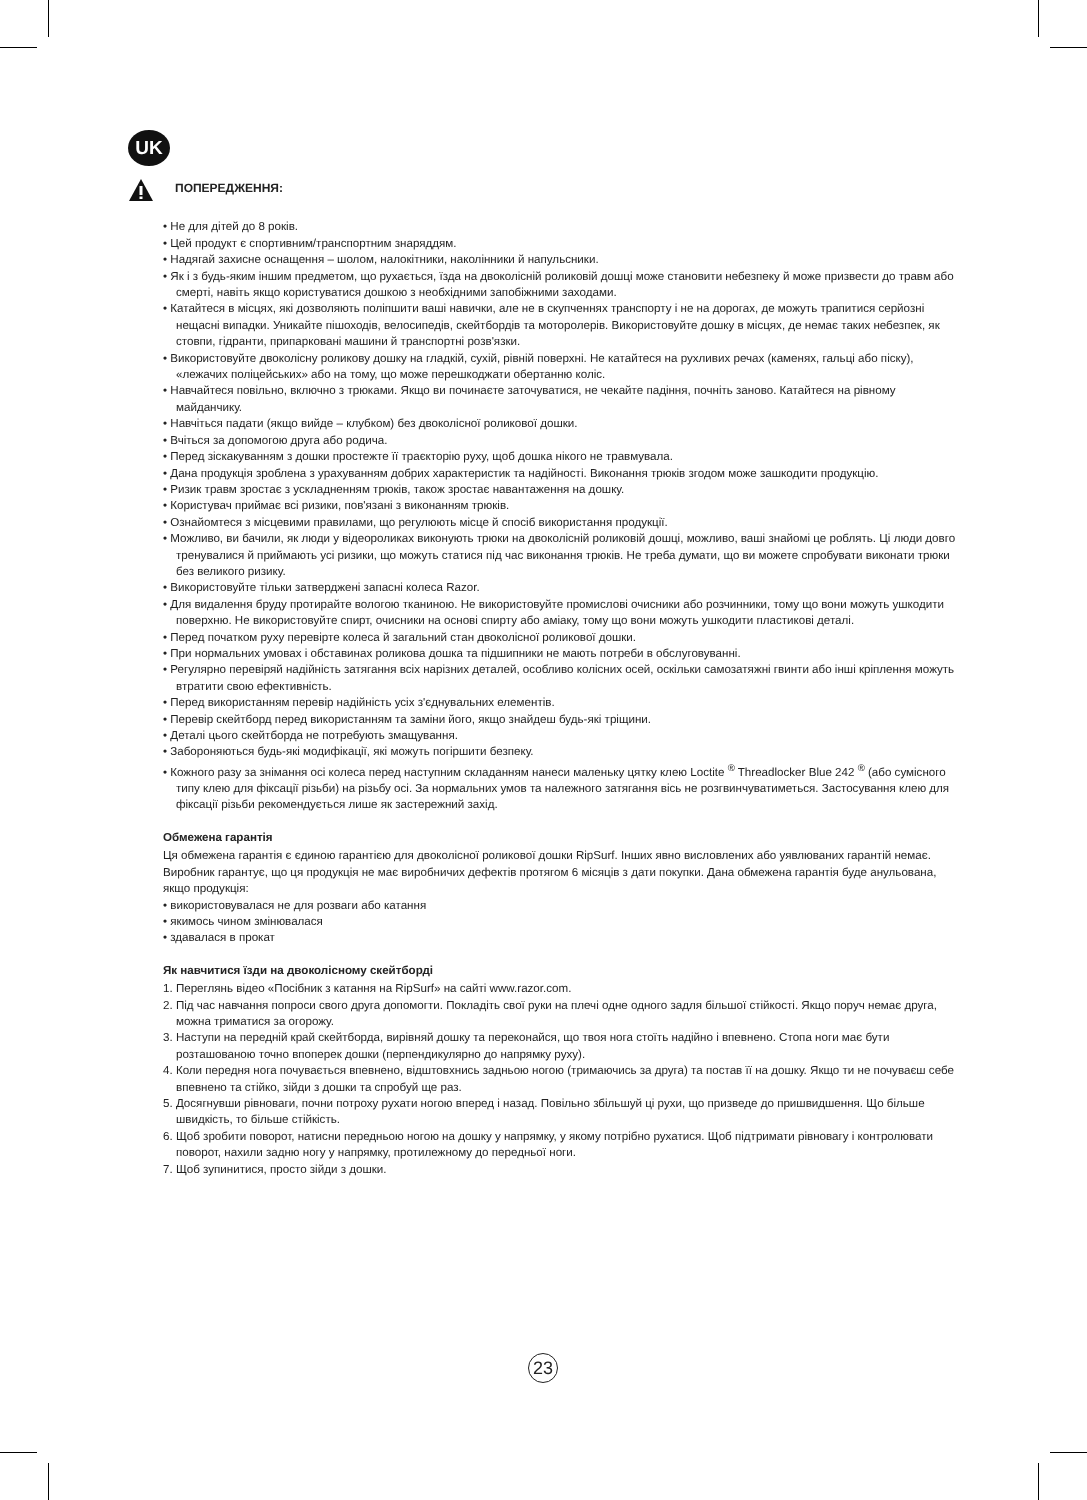UK
ПОПЕРЕДЖЕННЯ:
• Не для дітей до 8 років.
• Цей продукт є спортивним/транспортним знаряддям.
• Надягай захисне оснащення – шолом, налокітники, наколінники й напульсники.
• Як і з будь-яким іншим предметом, що рухається, їзда на двоколісній роликовій дошці може становити небезпеку й може призвести до травм або смерті, навіть якщо користуватися дошкою з необхідними запобіжними заходами.
• Катайтеся в місцях, які дозволяють поліпшити ваші навички, але не в скупченнях транспорту і не на дорогах, де можуть трапитися серйозні нещасні випадки. Уникайте пішоходів, велосипедів, скейтбордів та моторолерів. Використовуйте дошку в місцях, де немає таких небезпек, як стовпи, гідранти, припарковані машини й транспортні розв'язки.
• Використовуйте двоколісну роликову дошку на гладкій, сухій, рівній поверхні. Не катайтеся на рухливих речах (каменях, гальці або піску), «лежачих поліцейських» або на тому, що може перешкоджати обертанню коліс.
• Навчайтеся повільно, включно з трюками. Якщо ви починаєте заточуватися, не чекайте падіння, почніть заново. Катайтеся на рівному майданчику.
• Навчіться падати (якщо вийде – клубком) без двоколісної роликової дошки.
• Вчіться за допомогою друга або родича.
• Перед зіскакуванням з дошки простежте її траєкторію руху, щоб дошка нікого не травмувала.
• Дана продукція зроблена з урахуванням добрих характеристик та надійності. Виконання трюків згодом може зашкодити продукцію.
• Ризик травм зростає з ускладненням трюків, також зростає навантаження на дошку.
• Користувач приймає всі ризики, пов'язані з виконанням трюків.
• Ознайомтеся з місцевими правилами, що регулюють місце й спосіб використання продукції.
• Можливо, ви бачили, як люди у відеороликах виконують трюки на двоколісній роликовій дошці, можливо, ваші знайомі це роблять. Ці люди довго тренувалися й приймають усі ризики, що можуть статися під час виконання трюків. Не треба думати, що ви можете спробувати виконати трюки без великого ризику.
• Використовуйте тільки затверджені запасні колеса Razor.
• Для видалення бруду протирайте вологою тканиною. Не використовуйте промислові очисники або розчинники, тому що вони можуть ушкодити поверхню. Не використовуйте спирт, очисники на основі спирту або аміаку, тому що вони можуть ушкодити пластикові деталі.
• Перед початком руху перевірте колеса й загальний стан двоколісної роликової дошки.
• При нормальних умовах і обставинах роликова дошка та підшипники не мають потреби в обслуговуванні.
• Регулярно перевіряй надійність затягання всіх нарізних деталей, особливо колісних осей, оскільки самозатяжні гвинти або інші кріплення можуть втратити свою ефективність.
• Перед використанням перевір надійність усіх з'єднувальних елементів.
• Перевір скейтборд перед використанням та заміни його, якщо знайдеш будь-які тріщини.
• Деталі цього скейтборда не потребують змащування.
• Забороняються будь-які модифікації, які можуть погіршити безпеку.
• Кожного разу за знімання осі колеса перед наступним складанням нанеси маленьку цятку клею Loctite <sup>®</sup> Threadlocker Blue 242 <sup>®</sup> (або сумісного типу клею для фіксації різьби) на різьбу осі. За нормальних умов та належного затягання вісь не розгвинчуватиметься. Застосування клею для фіксації різьби рекомендується лише як застережний захід.
Обмежена гарантія
Ця обмежена гарантія є єдиною гарантією для двоколісної роликової дошки RipSurf. Інших явно висловлених або уявлюваних гарантій немає. Виробник гарантує, що ця продукція не має виробничих дефектів протягом 6 місяців з дати покупки. Дана обмежена гарантія буде анульована, якщо продукція:
• використовувалася не для розваги або катання
• якимось чином змінювалася
• здавалася в прокат
Як навчитися їзди на двоколісному скейтборді
1. Переглянь відео «Посібник з катання на RipSurf» на сайті www.razor.com.
2. Під час навчання попроси свого друга допомогти. Покладіть свої руки на плечі одне одного задля більшої стійкості. Якщо поруч немає друга, можна триматися за огорожу.
3. Наступи на передній край скейтборда, вирівняй дошку та переконайся, що твоя нога стоїть надійно і впевнено. Стопа ноги має бути розташованою точно впоперек дошки (перпендикулярно до напрямку руху).
4. Коли передня нога почувається впевнено, відштовхнись задньою ногою (тримаючись за друга) та постав її на дошку. Якщо ти не почуваєш себе впевнено та стійко, зійди з дошки та спробуй ще раз.
5. Досягнувши рівноваги, почни потроху рухати ногою вперед і назад. Повільно збільшуй ці рухи, що призведе до пришвидшення. Що більше швидкість, то більше стійкість.
6. Щоб зробити поворот, натисни передньою ногою на дошку у напрямку, у якому потрібно рухатися. Щоб підтримати рівновагу і контролювати поворот, нахили задню ногу у напрямку, протилежному до передньої ноги.
7. Щоб зупинитися, просто зійди з дошки.
23